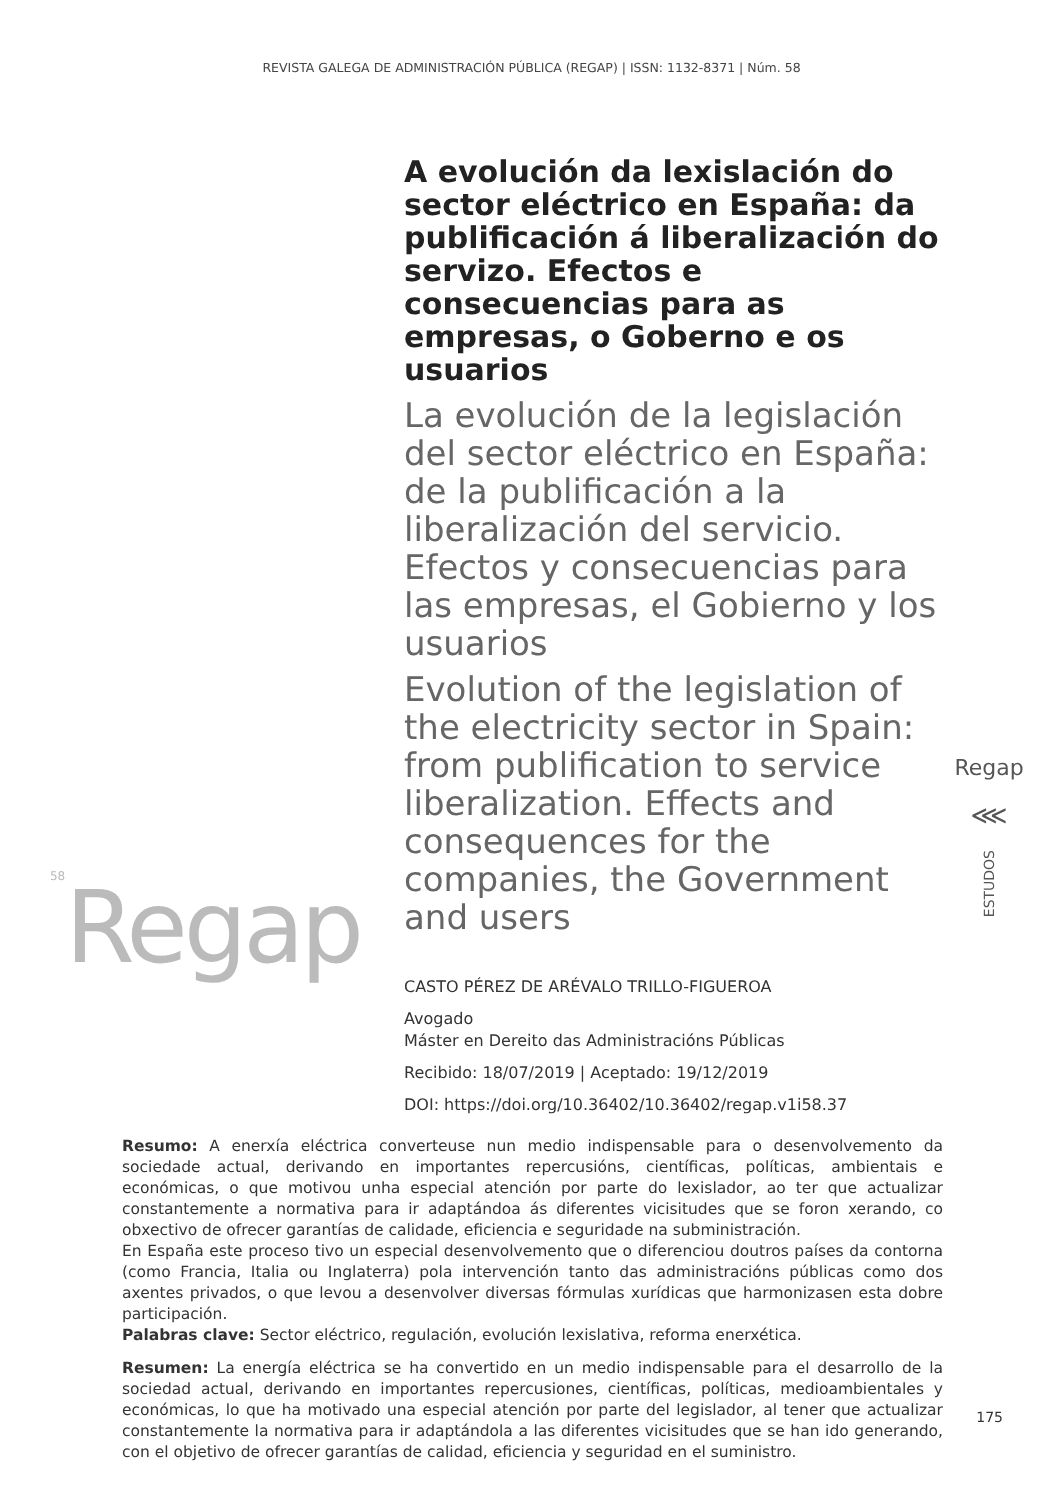REVISTA GALEGA DE ADMINISTRACIÓN PÚBLICA (REGAP) | ISSN: 1132-8371 | Núm. 58
<sup>58</sup> Regap
A evolución da lexislación do sector eléctrico en España: da publificación á liberalización do servizo. Efectos e consecuencias para as empresas, o Goberno e os usuarios
La evolución de la legislación del sector eléctrico en España: de la publificación a la liberalización del servicio. Efectos y consecuencias para las empresas, el Gobierno y los usuarios
Evolution of the legislation of the electricity sector in Spain: from publification to service liberalization. Effects and consequences for the companies, the Government and users
CASTO PÉREZ DE ARÉVALO TRILLO-FIGUEROA
Avogado
Máster en Dereito das Administracións Públicas
Recibido: 18/07/2019 | Aceptado: 19/12/2019
DOI: https://doi.org/10.36402/10.36402/regap.v1i58.37
Regap
⋘
ESTUDOS
Resumo: A enerxía eléctrica converteuse nun medio indispensable para o desenvolvemento da sociedade actual, derivando en importantes repercusións, científicas, políticas, ambientais e económicas, o que motivou unha especial atención por parte do lexislador, ao ter que actualizar constantemente a normativa para ir adaptándoa ás diferentes vicisitudes que se foron xerando, co obxectivo de ofrecer garantías de calidade, eficiencia e seguridade na subministración.
En España este proceso tivo un especial desenvolvemento que o diferenciou doutros países da contorna (como Francia, Italia ou Inglaterra) pola intervención tanto das administracións públicas como dos axentes privados, o que levou a desenvolver diversas fórmulas xurídicas que harmonizasen esta dobre participación.
Palabras clave: Sector eléctrico, regulación, evolución lexislativa, reforma enerxética.
Resumen: La energía eléctrica se ha convertido en un medio indispensable para el desarrollo de la sociedad actual, derivando en importantes repercusiones, científicas, políticas, medioambientales y económicas, lo que ha motivado una especial atención por parte del legislador, al tener que actualizar constantemente la normativa para ir adaptándola a las diferentes vicisitudes que se han ido generando, con el objetivo de ofrecer garantías de calidad, eficiencia y seguridad en el suministro.
175